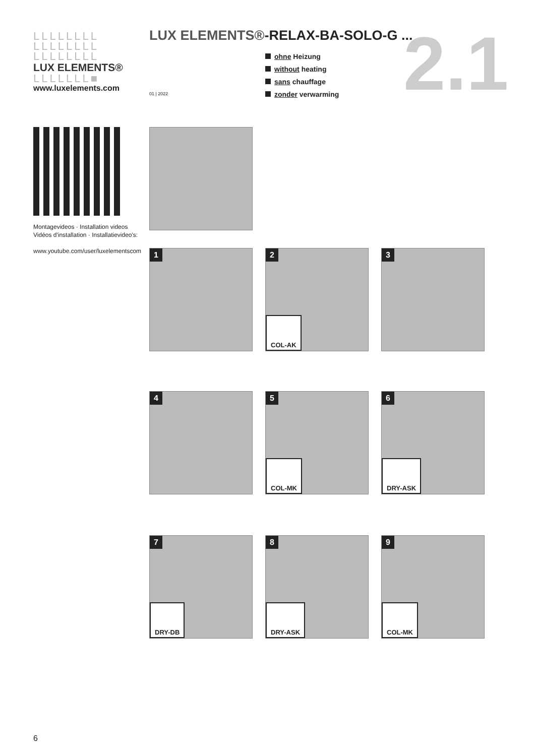LLLLLLLL
LLLLLLLL
LLLLLLLL
LUX ELEMENTS®
LLLLLLL■
www.luxelements.com
LUX ELEMENTS®-RELAX-BA-SOLO-G ...
01 | 2022
ohne Heizung
without heating
sans chauffage
zonder verwarming
2.1
Montagevideos · Installation videos
Vidéos d'installation · Installatievideo's:
www.youtube.com/user/luxelementscom
1 2
COL-AK
3
4 5
COL-MK
6
DRY-ASK
7
DRY-DB
8
DRY-ASK
9
COL-MK
6